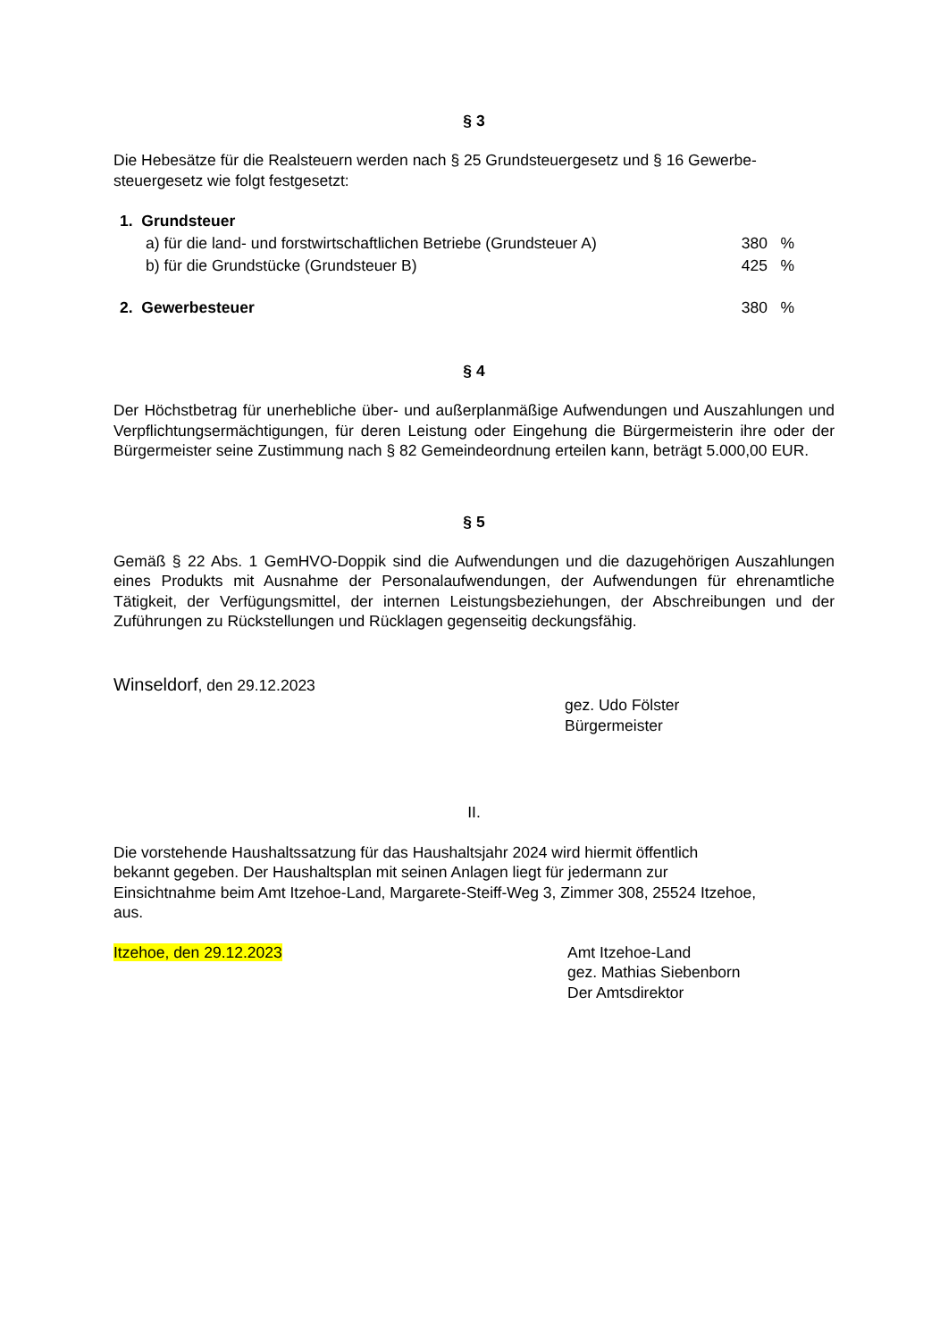§ 3
Die Hebesätze für die Realsteuern werden nach § 25 Grundsteuergesetz und § 16 Gewerbe-
steuergesetz wie folgt festgesetzt:
1. Grundsteuer
a) für die land- und forstwirtschaftlichen Betriebe (Grundsteuer A) 380%
b) für die Grundstücke (Grundsteuer B) 425%
2. Gewerbesteuer 380%
§ 4
Der Höchstbetrag für unerhebliche über- und außerplanmäßige Aufwendungen und Auszahlungen und Verpflichtungsermächtigungen, für deren Leistung oder Eingehung die Bürgermeisterin ihre oder der Bürgermeister seine Zustimmung nach § 82 Gemeindeordnung erteilen kann, beträgt 5.000,00 EUR.
§ 5
Gemäß § 22 Abs. 1 GemHVO-Doppik sind die Aufwendungen und die dazugehörigen Auszahlungen eines Produkts mit Ausnahme der Personalaufwendungen, der Aufwendungen für ehrenamtliche Tätigkeit, der Verfügungsmittel, der internen Leistungsbeziehungen, der Abschreibungen und der Zuführungen zu Rückstellungen und Rücklagen gegenseitig deckungsfähig.
Winseldorf, den 29.12.2023
gez. Udo Fölster
Bürgermeister
II.
Die vorstehende Haushaltssatzung für das Haushaltsjahr 2024 wird hiermit öffentlich
bekannt gegeben. Der Haushaltsplan mit seinen Anlagen liegt für jedermann zur
Einsichtnahme beim Amt Itzehoe-Land, Margarete-Steiff-Weg 3, Zimmer 308, 25524 Itzehoe,
aus.
Itzehoe, den 29.12.2023 Amt Itzehoe-Land
gez. Mathias Siebenborn
Der Amtsdirektor